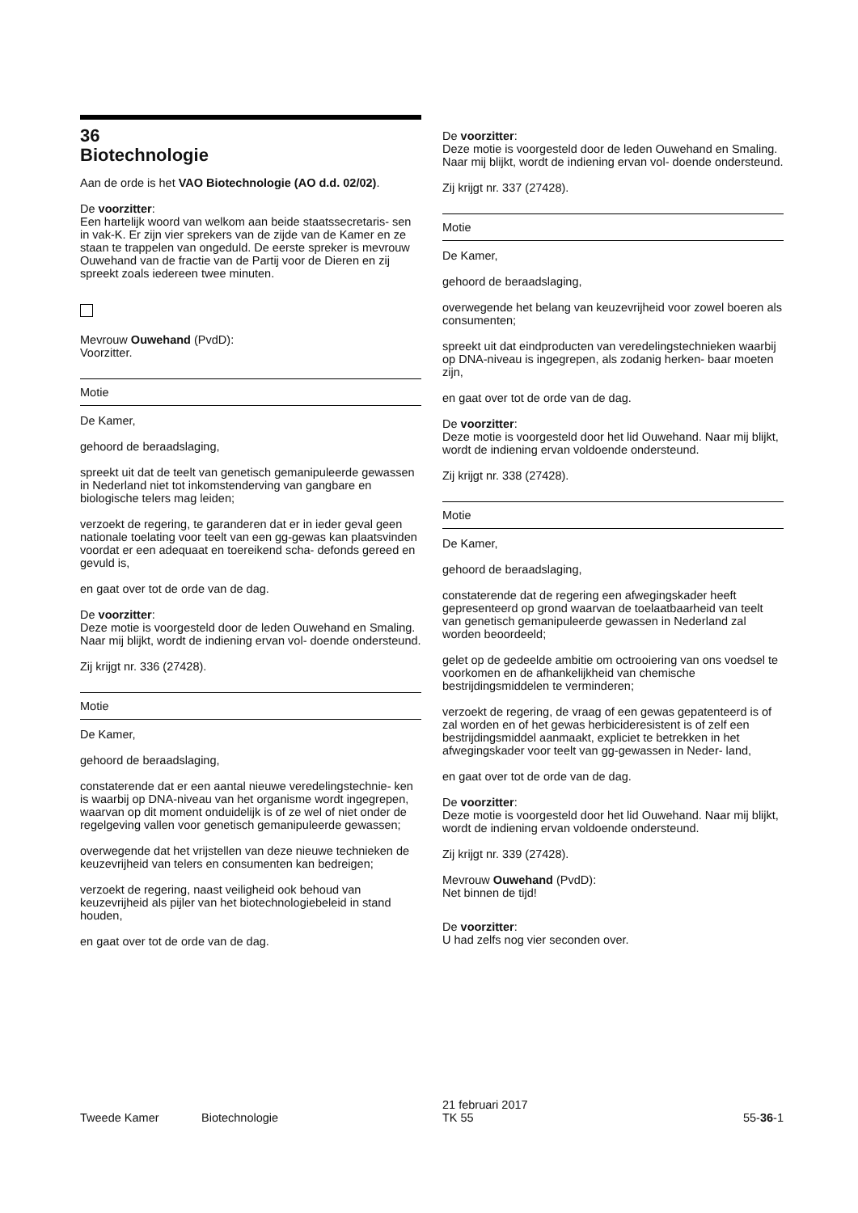36
Biotechnologie
Aan de orde is het VAO Biotechnologie (AO d.d. 02/02).
De voorzitter:
Een hartelijk woord van welkom aan beide staatssecretaris- sen in vak-K. Er zijn vier sprekers van de zijde van de Kamer en ze staan te trappelen van ongeduld. De eerste spreker is mevrouw Ouwehand van de fractie van de Partij voor de Dieren en zij spreekt zoals iedereen twee minuten.
Mevrouw Ouwehand (PvdD):
Voorzitter.
Motie
De Kamer,
gehoord de beraadslaging,
spreekt uit dat de teelt van genetisch gemanipuleerde gewassen in Nederland niet tot inkomstenderving van gangbare en biologische telers mag leiden;
verzoekt de regering, te garanderen dat er in ieder geval geen nationale toelating voor teelt van een gg-gewas kan plaatsvinden voordat er een adequaat en toereikend scha- defonds gereed en gevuld is,
en gaat over tot de orde van de dag.
De voorzitter:
Deze motie is voorgesteld door de leden Ouwehand en Smaling. Naar mij blijkt, wordt de indiening ervan vol- doende ondersteund.
Zij krijgt nr. 336 (27428).
Motie
De Kamer,
gehoord de beraadslaging,
constaterende dat er een aantal nieuwe veredelingstechnie- ken is waarbij op DNA-niveau van het organisme wordt ingegrepen, waarvan op dit moment onduidelijk is of ze wel of niet onder de regelgeving vallen voor genetisch gemanipuleerde gewassen;
overwegende dat het vrijstellen van deze nieuwe technieken de keuzevrijheid van telers en consumenten kan bedreigen;
verzoekt de regering, naast veiligheid ook behoud van keuzevrijheid als pijler van het biotechnologiebeleid in stand houden,
en gaat over tot de orde van de dag.
De voorzitter:
Deze motie is voorgesteld door de leden Ouwehand en Smaling. Naar mij blijkt, wordt de indiening ervan vol- doende ondersteund.
Zij krijgt nr. 337 (27428).
Motie
De Kamer,
gehoord de beraadslaging,
overwegende het belang van keuzevrijheid voor zowel boeren als consumenten;
spreekt uit dat eindproducten van veredelingstechnieken waarbij op DNA-niveau is ingegrepen, als zodanig herken- baar moeten zijn,
en gaat over tot de orde van de dag.
De voorzitter:
Deze motie is voorgesteld door het lid Ouwehand. Naar mij blijkt, wordt de indiening ervan voldoende ondersteund.
Zij krijgt nr. 338 (27428).
Motie
De Kamer,
gehoord de beraadslaging,
constaterende dat de regering een afwegingskader heeft gepresenteerd op grond waarvan de toelaatbaarheid van teelt van genetisch gemanipuleerde gewassen in Nederland zal worden beoordeeld;
gelet op de gedeelde ambitie om octrooiering van ons voedsel te voorkomen en de afhankelijkheid van chemische bestrijdingsmiddelen te verminderen;
verzoekt de regering, de vraag of een gewas gepatenteerd is of zal worden en of het gewas herbicideresistent is of zelf een bestrijdingsmiddel aanmaakt, expliciet te betrekken in het afwegingskader voor teelt van gg-gewassen in Neder- land,
en gaat over tot de orde van de dag.
De voorzitter:
Deze motie is voorgesteld door het lid Ouwehand. Naar mij blijkt, wordt de indiening ervan voldoende ondersteund.
Zij krijgt nr. 339 (27428).
Mevrouw Ouwehand (PvdD):
Net binnen de tijd!
De voorzitter:
U had zelfs nog vier seconden over.
Tweede Kamer Biotechnologie 21 februari 2017
TK 55 55-36-1